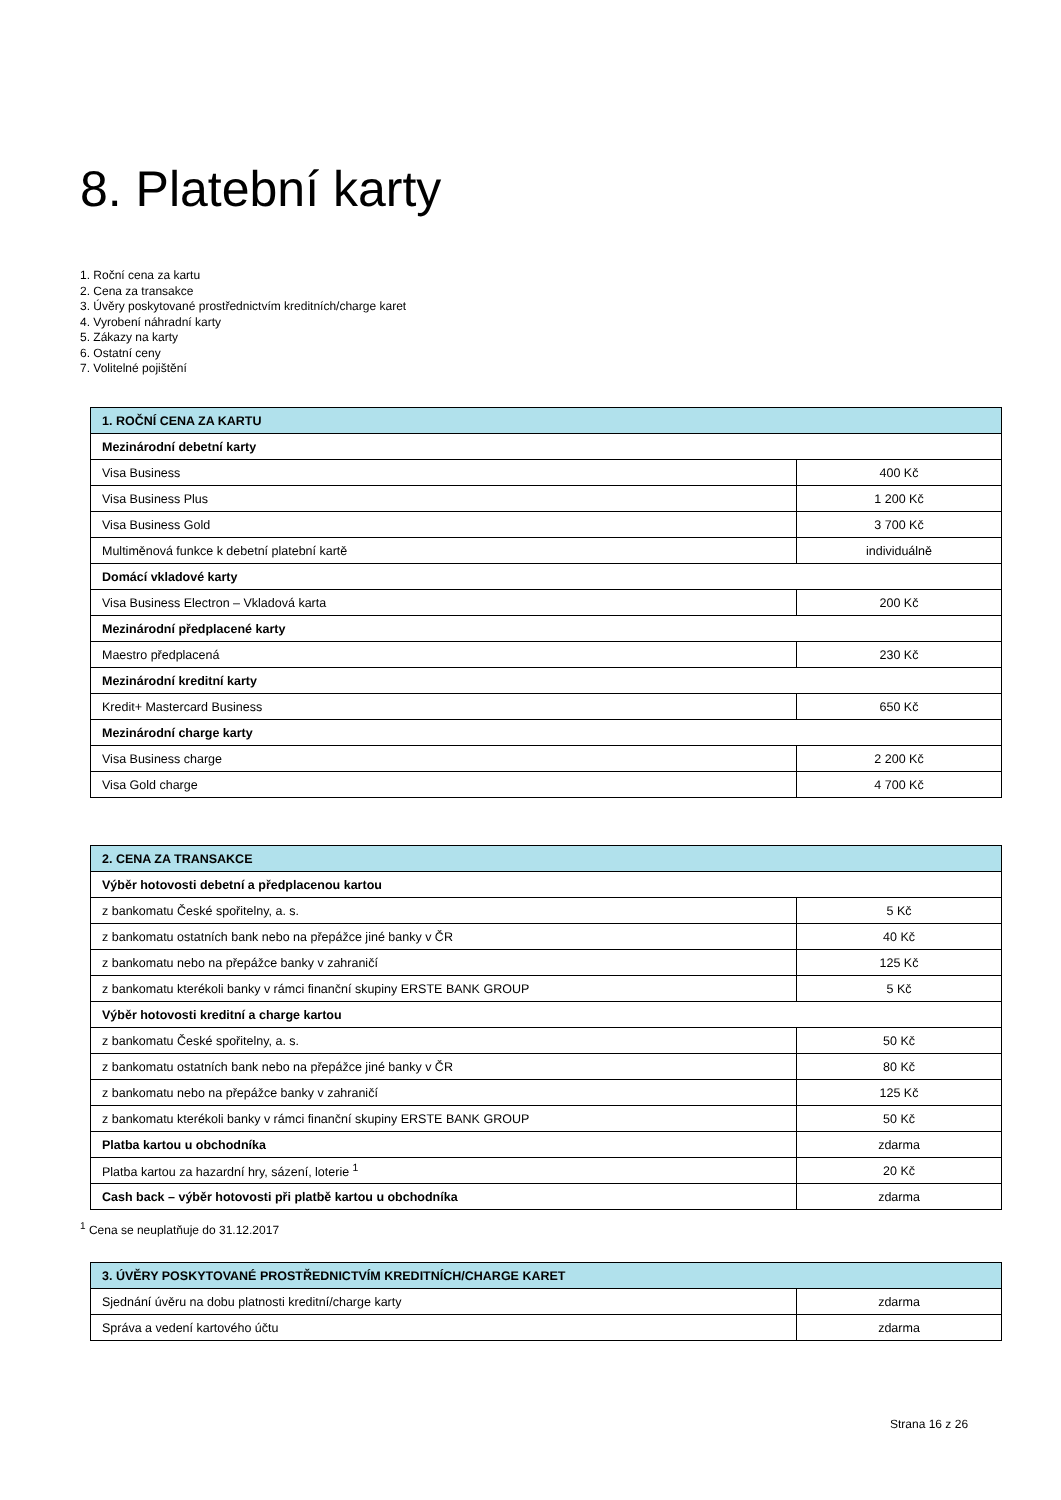8. Platební karty
1. Roční cena za kartu
2. Cena za transakce
3. Úvěry poskytované prostřednictvím kreditních/charge karet
4. Vyrobení náhradní karty
5. Zákazy na karty
6. Ostatní ceny
7. Volitelné pojištění
| 1. ROČNÍ CENA ZA KARTU | |
| --- | --- |
| Mezinárodní debetní karty | |
| Visa Business | 400 Kč |
| Visa Business Plus | 1 200 Kč |
| Visa Business Gold | 3 700 Kč |
| Multiměnová funkce k debetní platební kartě | individuálně |
| Domácí vkladové karty | |
| Visa Business Electron – Vkladová karta | 200 Kč |
| Mezinárodní předplacené karty | |
| Maestro předplacená | 230 Kč |
| Mezinárodní kreditní karty | |
| Kredit+ Mastercard Business | 650 Kč |
| Mezinárodní charge karty | |
| Visa Business charge | 2 200 Kč |
| Visa Gold charge | 4 700 Kč |
| 2. CENA ZA TRANSAKCE | |
| --- | --- |
| Výběr hotovosti debetní a předplacenou kartou | |
| z bankomatu České spořitelny, a. s. | 5 Kč |
| z bankomatu ostatních bank nebo na přepážce jiné banky v ČR | 40 Kč |
| z bankomatu nebo na přepážce banky v zahraničí | 125 Kč |
| z bankomatu kterékoli banky v rámci finanční skupiny ERSTE BANK GROUP | 5 Kč |
| Výběr hotovosti kreditní a charge kartou | |
| z bankomatu České spořitelny, a. s. | 50 Kč |
| z bankomatu ostatních bank nebo na přepážce jiné banky v ČR | 80 Kč |
| z bankomatu nebo na přepážce banky v zahraničí | 125 Kč |
| z bankomatu kterékoli banky v rámci finanční skupiny ERSTE BANK GROUP | 50 Kč |
| Platba kartou u obchodníka | zdarma |
| Platba kartou za hazardní hry, sázení, loterie <sup>1</sup> | 20 Kč |
| Cash back – výběr hotovosti při platbě kartou u obchodníka | zdarma |
<sup>1</sup> Cena se neuplatňuje do 31.12.2017
| 3. ÚVĚRY POSKYTOVANÉ PROSTŘEDNICTVÍM KREDITNÍCH/CHARGE KARET | |
| --- | --- |
| Sjednání úvěru na dobu platnosti kreditní/charge karty | zdarma |
| Správa a vedení kartového účtu | zdarma |
Strana 16 z 26